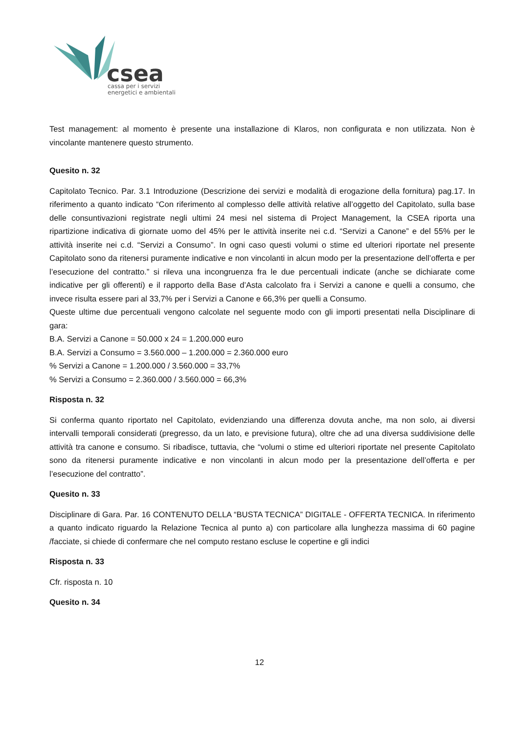csea
cassa per i servizi
energetici e ambientali
Test management: al momento è presente una installazione di Klaros, non configurata e non utilizzata. Non è vincolante mantenere questo strumento.
Quesito n. 32
Capitolato Tecnico. Par. 3.1 Introduzione (Descrizione dei servizi e modalità di erogazione della fornitura) pag.17. In riferimento a quanto indicato “Con riferimento al complesso delle attività relative all’oggetto del Capitolato, sulla base delle consuntivazioni registrate negli ultimi 24 mesi nel sistema di Project Management, la CSEA riporta una ripartizione indicativa di giornate uomo del 45% per le attività inserite nei c.d. “Servizi a Canone” e del 55% per le attività inserite nei c.d. “Servizi a Consumo”. In ogni caso questi volumi o stime ed ulteriori riportate nel presente Capitolato sono da ritenersi puramente indicative e non vincolanti in alcun modo per la presentazione dell’offerta e per l’esecuzione del contratto.” si rileva una incongruenza fra le due percentuali indicate (anche se dichiarate come indicative per gli offerenti) e il rapporto della Base d’Asta calcolato fra i Servizi a canone e quelli a consumo, che invece risulta essere pari al 33,7% per i Servizi a Canone e 66,3% per quelli a Consumo.
Queste ultime due percentuali vengono calcolate nel seguente modo con gli importi presentati nella Disciplinare di gara:
B.A. Servizi a Canone = 50.000 x 24 = 1.200.000 euro
B.A. Servizi a Consumo = 3.560.000 – 1.200.000 = 2.360.000 euro
% Servizi a Canone = 1.200.000 / 3.560.000 = 33,7%
% Servizi a Consumo = 2.360.000 / 3.560.000 = 66,3%
Risposta n. 32
Si conferma quanto riportato nel Capitolato, evidenziando una differenza dovuta anche, ma non solo, ai diversi intervalli temporali considerati (pregresso, da un lato, e previsione futura), oltre che ad una diversa suddivisione delle attività tra canone e consumo. Si ribadisce, tuttavia, che “volumi o stime ed ulteriori riportate nel presente Capitolato sono da ritenersi puramente indicative e non vincolanti in alcun modo per la presentazione dell’offerta e per l’esecuzione del contratto”.
Quesito n. 33
Disciplinare di Gara. Par. 16 CONTENUTO DELLA “BUSTA TECNICA” DIGITALE - OFFERTA TECNICA. In riferimento a quanto indicato riguardo la Relazione Tecnica al punto a) con particolare alla lunghezza massima di 60 pagine /facciate, si chiede di confermare che nel computo restano escluse le copertine e gli indici
Risposta n. 33
Cfr. risposta n. 10
Quesito n. 34
12